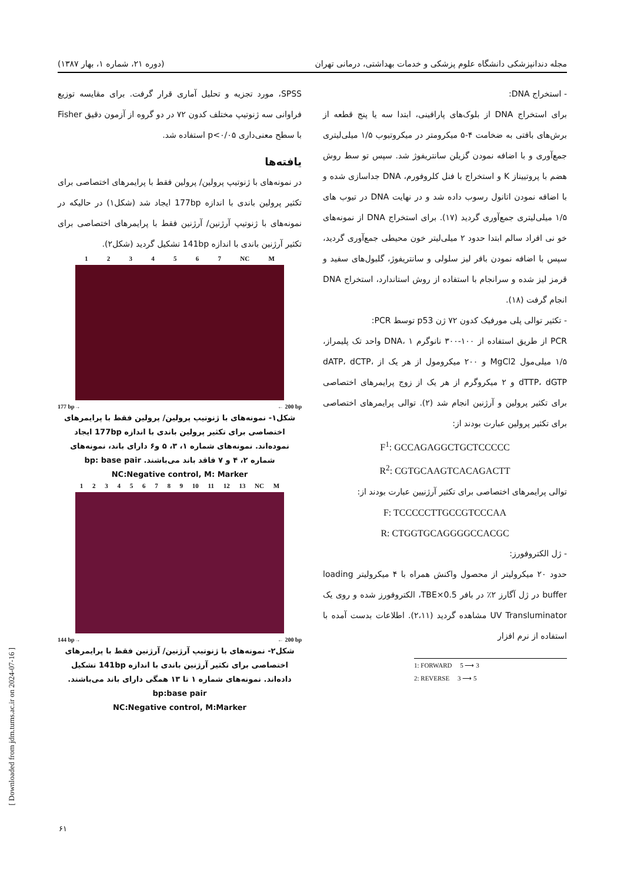مجله دندانپزشکی دانشگاه علوم پزشکی و خدمات بهداشتی، درمانی تهران (دوره ۲۱، شماره ۱، بهار ۱۳۸۷)
- استخراج DNA:
برای استخراج DNA از بلوک‌های پارافینی، ابتدا سه یا پنج قطعه از برش‌های بافتی به ضخامت ۴-۵ میکرومتر در میکروتیوب ۱/۵ میلی‌لیتری جمع‌آوری و با اضافه نمودن گزیلن سانتریفوژ شد. سپس تو سط روش هضم با پروتییناز K و استخراج با فنل کلروفورم، DNA جداسازی شده و با اضافه نمودن اتانول رسوب داده شد و در نهایت DNA در تیوب های ۱/۵ میلی‌لیتری جمع‌آوری گردید (۱۷). برای استخراج DNA از نمونه‌های خو نی افراد سالم ابتدا حدود ۲ میلی‌لیتر خون محیطی جمع‌آوری گردید، سپس با اضافه نمودن بافر لیز سلولی و سانتریفوژ، گلبول‌های سفید و قرمز لیز شده و سرانجام با استفاده از روش استاندارد، استخراج DNA انجام گرفت (۱۸).
- تکثیر توالی پلی مورفیک کدون ۷۲ ژن p53 توسط PCR:
PCR از طریق استفاده از ۱۰۰-۳۰۰ نانوگرم DNA، ۱ واحد تک پلیمراز، ۱/۵ میلی‌مول MgCl2 و ۲۰۰ میکرومول از هر یک از dATP، dCTP، dTTP، dGTP و ۲ میکروگرم از هر یک از زوج پرایمرهای اختصاصی برای تکثیر پرولین و آرژنین انجام شد (۲). توالی پرایمرهای اختصاصی برای تکثیر پرولین عبارت بودند از:
F<sup>1</sup>: GCCAGAGGCTGCTCCCCC
R<sup>2</sup>: CGTGCAAGTCACAGACTT
توالی پرایمرهای اختصاصی برای تکثیر آرژنیین عبارت بودند از:
F: TCCCCCTTGCCGTCCCAA
R: CTGGTGCAGGGGCCACGC
- ژل الکتروفورز:
حدود ۲۰ میکرولیتر از محصول واکنش همراه با ۴ میکرولیتر loading buffer در ژل آگارز ۲٪ در بافر 0.5×TBE، الکتروفورز شده و روی یک UV Transluminator مشاهده گردید (۲،۱۱). اطلاعات بدست آمده با استفاده از نرم افزار
1: FORWARD 5 ⟶ 3
2: REVERSE 3 ⟶ 5
SPSS، مورد تجزیه و تحلیل آماری قرار گرفت. برای مقایسه توزیع فراوانی سه ژنوتیپ مختلف کدون ۷۲ در دو گروه از آزمون دقیق Fisher با سطح معنی‌داری p<۰/۰۵ استفاده شد.
یافته‌ها
در نمونه‌های با ژنوتیپ پرولین/ پرولین فقط با پرایمرهای اختصاصی برای تکثیر پرولین باندی با اندازه 177bp ایجاد شد (شکل۱) در حالیکه در نمونه‌های با ژنوتیپ آرژنین/ آرژنین فقط با پرایمرهای اختصاصی برای تکثیر آرژنین باندی با اندازه 141bp تشکیل گردید (شکل۲).
1 2 3 4 5 6 7 NC M
177 bp→ ← 200 bp
شکل۱- نمونه‌های با ژنوتیپ پرولین/ پرولین فقط با پرایمرهای اختصاصی برای تکثیر پرولین باندی با اندازه 177bp ایجاد نموده‌اند. نمونه‌های شماره ۱، ۳، ۵ و۶ دارای باند، نمونه‌های شماره ۲، ۴ و ۷ فاقد باند می‌باشند. bp: base pair
NC:Negative control, M: Marker
1 2 3 4 5 6 7 8 9 10 11 12 13 NC M
144 bp→ ← 200 bp
شکل۲- نمونه‌های با ژنوتیپ آرژنین/ آرژنین فقط با پرایمرهای اختصاصی برای تکثیر آرژنین باندی با اندازه 141bp تشکیل داده‌اند. نمونه‌های شماره ۱ تا ۱۳ همگی دارای باند می‌باشند. bp:base pair
NC:Negative control, M:Marker
[ Downloaded from jdm.tums.ac.ir on 2024-07-16 ]
۶۱